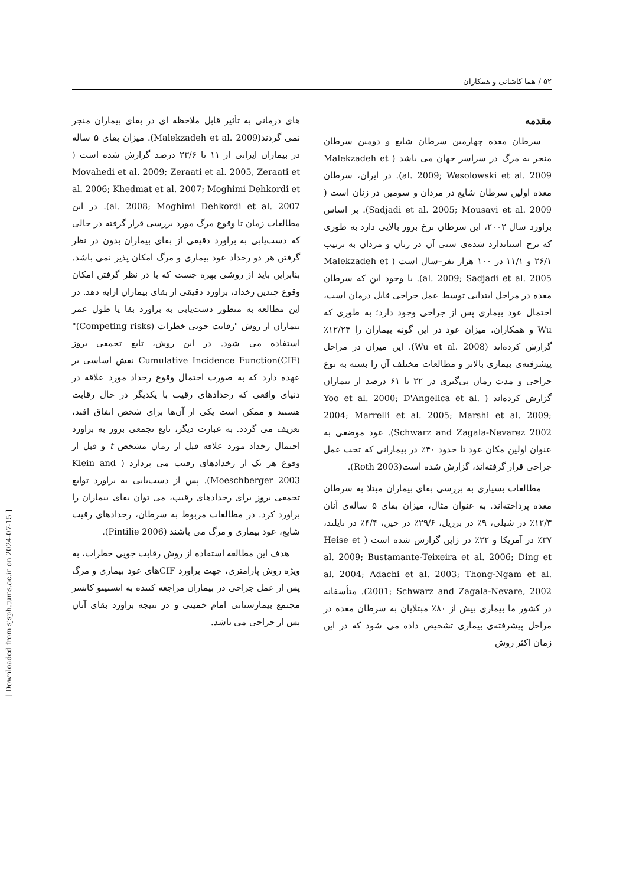۵۲ / هما کاشانی و همکاران
مقدمه
سرطان معده چهارمین سرطان شایع و دومین سرطان منجر به مرگ در سراسر جهان می باشد ( Malekzadeh et al. 2009; Wesolowski et al. 2009). در ایران، سرطان معده اولین سرطان شایع در مردان و سومین در زنان است ( Sadjadi et al. 2005; Mousavi et al. 2009). بر اساس براورد سال ۲۰۰۲، این سرطان نرخ بروز بالایی دارد به طوری که نرخ استاندارد شده‌ی سنی آن در زنان و مردان به ترتیب ۲۶/۱ و ۱۱/۱ در ۱۰۰ هزار نفر–سال است ( Malekzadeh et al. 2009; Sadjadi et al. 2005). با وجود این که سرطان معده در مراحل ابتدایی توسط عمل جراحی قابل درمان است، احتمال عود بیماری پس از جراحی وجود دارد؛ به طوری که Wu و همکاران، میزان عود در این گونه بیماران را ۱۲/۲۴٪ گزارش کرده‌اند (Wu et al. 2008). این میزان در مراحل پیشرفته‌ی بیماری بالاتر و مطالعات مختلف آن را بسته به نوع جراحی و مدت زمان پی‌گیری در ۲۲ تا ۶۱ درصد از بیماران گزارش کرده‌اند ( Yoo et al. 2000; D'Angelica et al. 2004; Marrelli et al. 2005; Marshi et al. 2009; Schwarz and Zagala-Nevarez 2002). عود موضعی به عنوان اولین مکان عود تا حدود ۴۰٪ در بیمارانی که تحت عمل جراحی قرار گرفته‌اند، گزارش شده است(Roth 2003).
مطالعات بسیاری به بررسی بقای بیماران مبتلا به سرطان معده پرداخته‌اند. به عنوان مثال، میزان بقای ۵ ساله‌ی آنان ۱۲/۳٪ در شیلی، ۹٪ در برزیل، ۲۹/۶٪ در چین، ۴/۴٪ در تایلند، ۳۷٪ در آمریکا و ۲۲٪ در ژاپن گزارش شده است ( Heise et al. 2009; Bustamante-Teixeira et al. 2006; Ding et al. 2004; Adachi et al. 2003; Thong-Ngam et al. 2001; Schwarz and Zagala-Nevare, 2002). متأسفانه در کشور ما بیماری بیش از ۸۰٪ مبتلایان به سرطان معده در مراحل پیشرفته‌ی بیماری تشخیص داده می شود که در این زمان اکثر روش
های درمانی به تأثیر قابل ملاحظه ای در بقای بیماران منجر نمی گردند(Malekzadeh et al. 2009). میزان بقای ۵ ساله در بیماران ایرانی از ۱۱ تا ۲۳/۶ درصد گزارش شده است ( Movahedi et al. 2009; Zeraati et al. 2005, Zeraati et al. 2006; Khedmat et al. 2007; Moghimi Dehkordi et al. 2008; Moghimi Dehkordi et al. 2007). در این مطالعات زمان تا وقوع مرگ مورد بررسی قرار گرفته در حالی که دست‌یابی به براورد دقیقی از بقای بیماران بدون در نظر گرفتن هر دو رخداد عود بیماری و مرگ امکان پذیر نمی باشد. بنابراین باید از روشی بهره جست که با در نظر گرفتن امکان وقوع چندین رخداد، براورد دقیقی از بقای بیماران ارایه دهد. در این مطالعه به منظور دست‌یابی به براورد بقا یا طول عمر بیماران از روش "رقابت جویی خطرات (Competing risks)" استفاده می شود. در این روش، تابع تجمعی بروز Cumulative Incidence Function(CIF) نقش اساسی بر عهده دارد که به صورت احتمال وقوع رخداد مورد علاقه در دنیای واقعی که رخدادهای رقیب با یکدیگر در حال رقابت هستند و ممکن است یکی از آن‌ها برای شخص اتفاق افتد، تعریف می گردد. به عبارت دیگر، تابع تجمعی بروز به براورد احتمال رخداد مورد علاقه قبل از زمان مشخص t و قبل از وقوع هر یک از رخدادهای رقیب می پردازد ( Klein and Moeschberger 2003). پس از دست‌یابی به براورد توابع تجمعی بروز برای رخدادهای رقیب، می توان بقای بیماران را براورد کرد. در مطالعات مربوط به سرطان، رخدادهای رقیب شایع، عود بیماری و مرگ می باشند (Pintilie 2006).
هدف این مطالعه استفاده از روش رقابت جویی خطرات، به ویژه روش پارامتری، جهت براورد CIFهای عود بیماری و مرگ پس از عمل جراحی در بیماران مراجعه کننده به انستیتو کانسر مجتمع بیمارستانی امام خمینی و در نتیجه براورد بقای آنان پس از جراحی می باشد.
[ Downloaded from sjsph.tums.ac.ir on 2024-07-15 ]